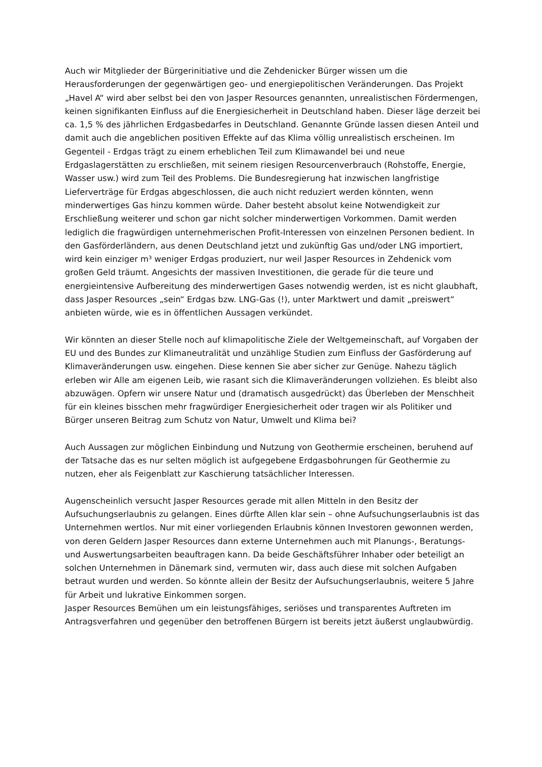Auch wir Mitglieder der Bürgerinitiative und die Zehdenicker Bürger wissen um die Herausforderungen der gegenwärtigen geo- und energiepolitischen Veränderungen. Das Projekt „Havel A“ wird aber selbst bei den von Jasper Resources genannten, unrealistischen Fördermengen, keinen signifikanten Einfluss auf die Energiesicherheit in Deutschland haben. Dieser läge derzeit bei ca. 1,5 % des jährlichen Erdgasbedarfes in Deutschland. Genannte Gründe lassen diesen Anteil und damit auch die angeblichen positiven Effekte auf das Klima völlig unrealistisch erscheinen. Im Gegenteil - Erdgas trägt zu einem erheblichen Teil zum Klimawandel bei und neue Erdgaslagerstätten zu erschließen, mit seinem riesigen Resourcenverbrauch (Rohstoffe, Energie, Wasser usw.) wird zum Teil des Problems. Die Bundesregierung hat inzwischen langfristige Lieferverträge für Erdgas abgeschlossen, die auch nicht reduziert werden könnten, wenn minderwertiges Gas hinzu kommen würde. Daher besteht absolut keine Notwendigkeit zur Erschließung weiterer und schon gar nicht solcher minderwertigen Vorkommen. Damit werden lediglich die fragwürdigen unternehmerischen Profit-Interessen von einzelnen Personen bedient. In den Gasförderländern, aus denen Deutschland jetzt und zukünftig Gas und/oder LNG importiert, wird kein einziger m³ weniger Erdgas produziert, nur weil Jasper Resources in Zehdenick vom großen Geld träumt. Angesichts der massiven Investitionen, die gerade für die teure und energieintensive Aufbereitung des minderwertigen Gases notwendig werden, ist es nicht glaubhaft, dass Jasper Resources „sein“ Erdgas bzw. LNG-Gas (!), unter Marktwert und damit „preiswert“ anbieten würde, wie es in öffentlichen Aussagen verkündet.
Wir könnten an dieser Stelle noch auf klimapolitische Ziele der Weltgemeinschaft, auf Vorgaben der EU und des Bundes zur Klimaneutralität und unzählige Studien zum Einfluss der Gasförderung auf Klimaveränderungen usw. eingehen. Diese kennen Sie aber sicher zur Genüge. Nahezu täglich erleben wir Alle am eigenen Leib, wie rasant sich die Klimaveränderungen vollziehen. Es bleibt also abzuwägen. Opfern wir unsere Natur und (dramatisch ausgedrückt) das Überleben der Menschheit für ein kleines bisschen mehr fragwürdiger Energiesicherheit oder tragen wir als Politiker und Bürger unseren Beitrag zum Schutz von Natur, Umwelt und Klima bei?
Auch Aussagen zur möglichen Einbindung und Nutzung von Geothermie erscheinen, beruhend auf der Tatsache das es nur selten möglich ist aufgegebene Erdgasbohrungen für Geothermie zu nutzen, eher als Feigenblatt zur Kaschierung tatsächlicher Interessen.
Augenscheinlich versucht Jasper Resources gerade mit allen Mitteln in den Besitz der Aufsuchungserlaubnis zu gelangen. Eines dürfte Allen klar sein – ohne Aufsuchungserlaubnis ist das Unternehmen wertlos. Nur mit einer vorliegenden Erlaubnis können Investoren gewonnen werden, von deren Geldern Jasper Resources dann externe Unternehmen auch mit Planungs-, Beratungs- und Auswertungsarbeiten beauftragen kann. Da beide Geschäftsführer Inhaber oder beteiligt an solchen Unternehmen in Dänemark sind, vermuten wir, dass auch diese mit solchen Aufgaben betraut wurden und werden. So könnte allein der Besitz der Aufsuchungserlaubnis, weitere 5 Jahre für Arbeit und lukrative Einkommen sorgen.
Jasper Resources Bemühen um ein leistungsfähiges, seriöses und transparentes Auftreten im Antragsverfahren und gegenüber den betroffenen Bürgern ist bereits jetzt äußerst unglaubwürdig.